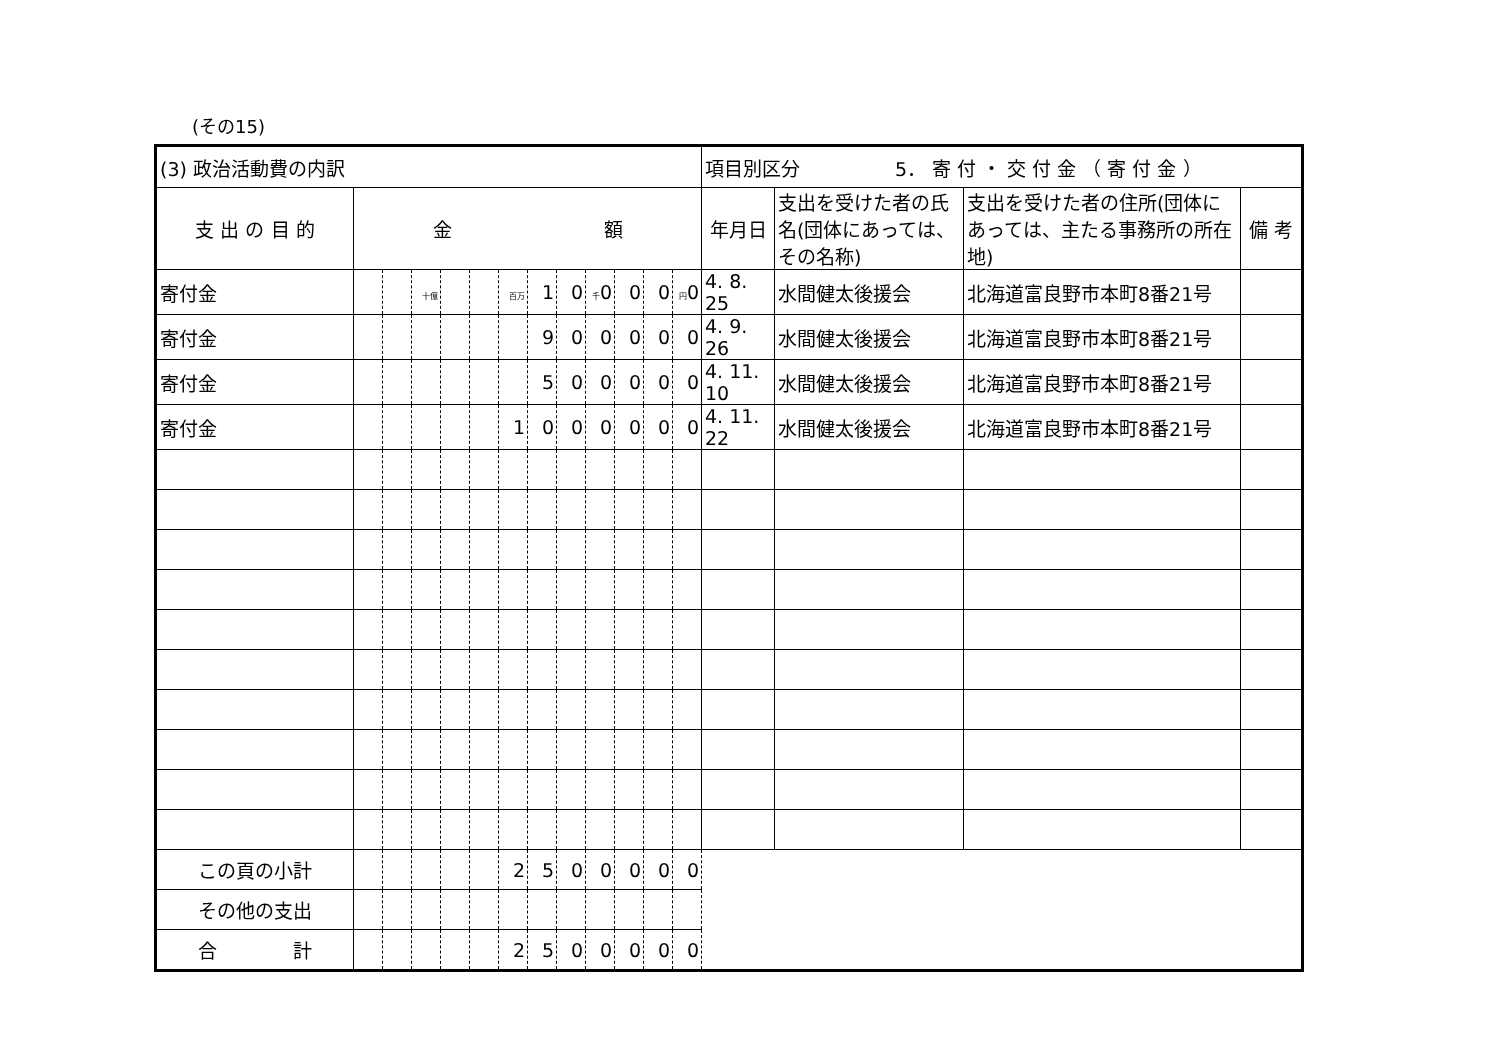(その15)
| (3) 政治活動費の内訳 | | | | | | | | | | | | | 項目別区分 5． 寄 付 ・ 交 付 金 （ 寄 付 金 ） | | | |
| 支 出 の 目 的 | 金 額 | | | | | | | | | | | | 年月日 | 支出を受けた者の氏名(団体にあっては、その名称) | 支出を受けた者の住所(団体にあっては、主たる事務所の所在地) | 備 考 |
| 寄付金 | | | 十億 | | | 百万 | 1 | 0 | 千 0 | 0 | 0 | 円 0 | 4. 8. 25 | 水間健太後援会 | 北海道富良野市本町8番21号 | |
| 寄付金 | | | | | | | 9 | 0 | 0 | 0 | 0 | 0 | 4. 9. 26 | 水間健太後援会 | 北海道富良野市本町8番21号 | |
| 寄付金 | | | | | | | 5 | 0 | 0 | 0 | 0 | 0 | 4. 11. 10 | 水間健太後援会 | 北海道富良野市本町8番21号 | |
| 寄付金 | | | | | | 1 | 0 | 0 | 0 | 0 | 0 | 0 | 4. 11. 22 | 水間健太後援会 | 北海道富良野市本町8番21号 | |
| この頁の小計 | | | | | | 2 | 5 | 0 | 0 | 0 | 0 | 0 | | | | |
| その他の支出 | | | | | | | | | | | | | | | | |
| 合 計 | | | | | | 2 | 5 | 0 | 0 | 0 | 0 | 0 | | | | |